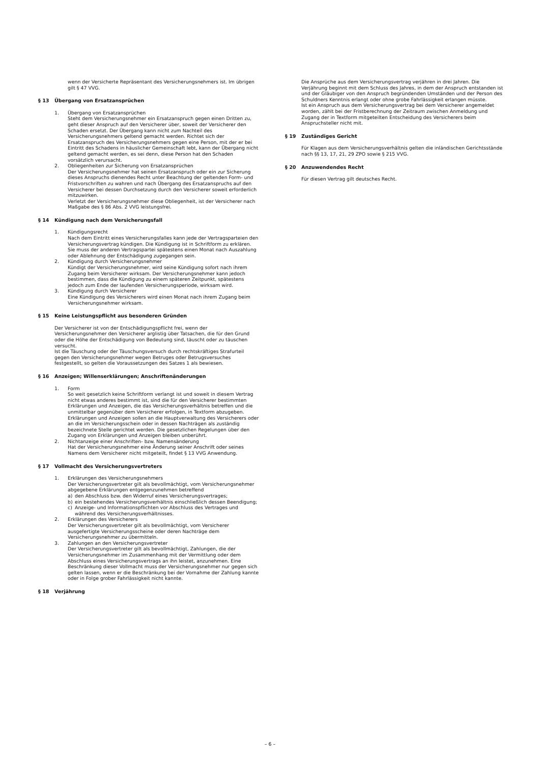wenn der Versicherte Repräsentant des Versicherungsnehmers ist. Im übrigen gilt § 47 VVG.
§ 13 Übergang von Ersatzansprüchen
1. Übergang von Ersatzansprüchen
Steht dem Versicherungsnehmer ein Ersatzanspruch gegen einen Dritten zu, geht dieser Anspruch auf den Versicherer über, soweit der Versicherer den Schaden ersetzt. Der Übergang kann nicht zum Nachteil des Versicherungsnehmers geltend gemacht werden. Richtet sich der Ersatzanspruch des Versicherungsnehmers gegen eine Person, mit der er bei Eintritt des Schadens in häuslicher Gemeinschaft lebt, kann der Übergang nicht geltend gemacht werden, es sei denn, diese Person hat den Schaden vorsätzlich verursacht.
2. Obliegenheiten zur Sicherung von Ersatzansprüchen
Der Versicherungsnehmer hat seinen Ersatzanspruch oder ein zur Sicherung dieses Anspruchs dienendes Recht unter Beachtung der geltenden Form- und Fristvorschriften zu wahren und nach Übergang des Ersatzanspruchs auf den Versicherer bei dessen Durchsetzung durch den Versicherer soweit erforderlich mitzuwirken.
Verletzt der Versicherungsnehmer diese Obliegenheit, ist der Versicherer nach Maßgabe des § 86 Abs. 2 VVG leistungsfrei.
§ 14 Kündigung nach dem Versicherungsfall
1. Kündigungsrecht
Nach dem Eintritt eines Versicherungsfalles kann jede der Vertragsparteien den Versicherungsvertrag kündigen. Die Kündigung ist in Schriftform zu erklären. Sie muss der anderen Vertragspartei spätestens einen Monat nach Auszahlung oder Ablehnung der Entschädigung zugegangen sein.
2. Kündigung durch Versicherungsnehmer
Kündigt der Versicherungsnehmer, wird seine Kündigung sofort nach ihrem Zugang beim Versicherer wirksam. Der Versicherungsnehmer kann jedoch bestimmen, dass die Kündigung zu einem späteren Zeitpunkt, spätestens jedoch zum Ende der laufenden Versicherungsperiode, wirksam wird.
3. Kündigung durch Versicherer
Eine Kündigung des Versicherers wird einen Monat nach ihrem Zugang beim Versicherungsnehmer wirksam.
§ 15 Keine Leistungspflicht aus besonderen Gründen
Der Versicherer ist von der Entschädigungspflicht frei, wenn der Versicherungsnehmer den Versicherer arglistig über Tatsachen, die für den Grund oder die Höhe der Entschädigung von Bedeutung sind, täuscht oder zu täuschen versucht.
Ist die Täuschung oder der Täuschungsversuch durch rechtskräftiges Strafurteil gegen den Versicherungsnehmer wegen Betruges oder Betrugsversuches festgestellt, so gelten die Voraussetzungen des Satzes 1 als bewiesen.
§ 16 Anzeigen; Willenserklärungen; Anschriftenänderungen
1. Form
So weit gesetzlich keine Schriftform verlangt ist und soweit in diesem Vertrag nicht etwas anderes bestimmt ist, sind die für den Versicherer bestimmten Erklärungen und Anzeigen, die das Versicherungsverhältnis betreffen und die unmittelbar gegenüber dem Versicherer erfolgen, in Textform abzugeben.
Erklärungen und Anzeigen sollen an die Hauptverwaltung des Versicherers oder an die im Versicherungsschein oder in dessen Nachträgen als zuständig bezeichnete Stelle gerichtet werden. Die gesetzlichen Regelungen über den Zugang von Erklärungen und Anzeigen bleiben unberührt.
2. Nichtanzeige einer Anschriften- bzw. Namensänderung
Hat der Versicherungsnehmer eine Änderung seiner Anschrift oder seines Namens dem Versicherer nicht mitgeteilt, findet § 13 VVG Anwendung.
§ 17 Vollmacht des Versicherungsvertreters
1. Erklärungen des Versicherungsnehmers
Der Versicherungsvertreter gilt als bevollmächtigt, vom Versicherungsnehmer abgegebene Erklärungen entgegenzunehmen betreffend
a) den Abschluss bzw. den Widerruf eines Versicherungsvertrages;
b) ein bestehendes Versicherungsverhältnis einschließlich dessen Beendigung;
c) Anzeige- und Informationspflichten vor Abschluss des Vertrages und während des Versicherungsverhältnisses.
2. Erklärungen des Versicherers
Der Versicherungsvertreter gilt als bevollmächtigt, vom Versicherer ausgefertigte Versicherungsscheine oder deren Nachträge dem Versicherungsnehmer zu übermitteln.
3. Zahlungen an den Versicherungsvertreter
Der Versicherungsvertreter gilt als bevollmächtigt, Zahlungen, die der Versicherungsnehmer im Zusammenhang mit der Vermittlung oder dem Abschluss eines Versicherungsvertrags an ihn leistet, anzunehmen. Eine Beschränkung dieser Vollmacht muss der Versicherungsnehmer nur gegen sich gelten lassen, wenn er die Beschränkung bei der Vornahme der Zahlung kannte oder in Folge grober Fahrlässigkeit nicht kannte.
§ 18 Verjährung
Die Ansprüche aus dem Versicherungsvertrag verjähren in drei Jahren. Die Verjährung beginnt mit dem Schluss des Jahres, in dem der Anspruch entstanden ist und der Gläubiger von den Anspruch begründenden Umständen und der Person des Schuldners Kenntnis erlangt oder ohne grobe Fahrlässigkeit erlangen müsste.
Ist ein Anspruch aus dem Versicherungsvertrag bei dem Versicherer angemeldet worden, zählt bei der Fristberechnung der Zeitraum zwischen Anmeldung und Zugang der in Textform mitgeteilten Entscheidung des Versicherers beim Anspruchsteller nicht mit.
§ 19 Zuständiges Gericht
Für Klagen aus dem Versicherungsverhältnis gelten die inländischen Gerichtsstände nach §§ 13, 17, 21, 29 ZPO sowie § 215 VVG.
§ 20 Anzuwendendes Recht
Für diesen Vertrag gilt deutsches Recht.
– 6 –